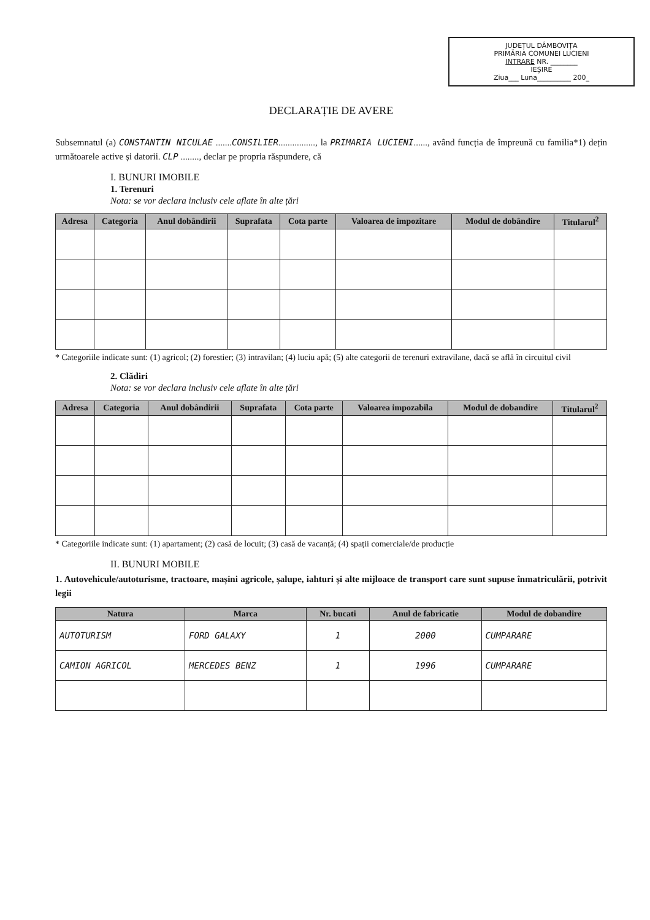JUDEȚUL DÂMBOVIȚA
PRIMĂRIA COMUNEI LUCIENI
INTRARE NR. ________
IEȘIRE
Ziua___ Luna__________ 200_
DECLARAȚIE DE AVERE
Subsemnatul (a) CONSTANTIN NICULAE .......CONSILIER................, la PRIMARIA LUCIENI......, având funcția de împreună cu familia*1) dețin următoarele active și datorii. CLP ........, declar pe propria răspundere, că
I. BUNURI IMOBILE
1. Terenuri
Nota: se vor declara inclusiv cele aflate în alte țări
| Adresa | Categoria | Anul dobândirii | Suprafata | Cota parte | Valoarea de impozitare | Modul de dobândire | Titularul<sup>2</sup> |
| --- | --- | --- | --- | --- | --- | --- | --- |
* Categoriile indicate sunt: (1) agricol; (2) forestier; (3) intravilan; (4) luciu apă; (5) alte categorii de terenuri extravilane, dacă se află în circuitul civil
2. Clădiri
Nota: se vor declara inclusiv cele aflate în alte țări
| Adresa | Categoria | Anul dobândirii | Suprafata | Cota parte | Valoarea impozabila | Modul de dobandire | Titularul<sup>2</sup> |
| --- | --- | --- | --- | --- | --- | --- | --- |
* Categoriile indicate sunt: (1) apartament; (2) casă de locuit; (3) casă de vacanță; (4) spații comerciale/de producție
II. BUNURI MOBILE
1. Autovehicule/autoturisme, tractoare, mașini agricole, șalupe, iahturi și alte mijloace de transport care sunt supuse înmatriculării, potrivit legii
| Natura | Marca | Nr. bucati | Anul de fabricatie | Modul de dobandire |
| --- | --- | --- | --- | --- |
| AUTOTURISM | FORD GALAXY | 1 | 2000 | CUMPARARE |
| CAMION AGRICOL | MERCEDES BENZ | 1 | 1996 | CUMPARARE |